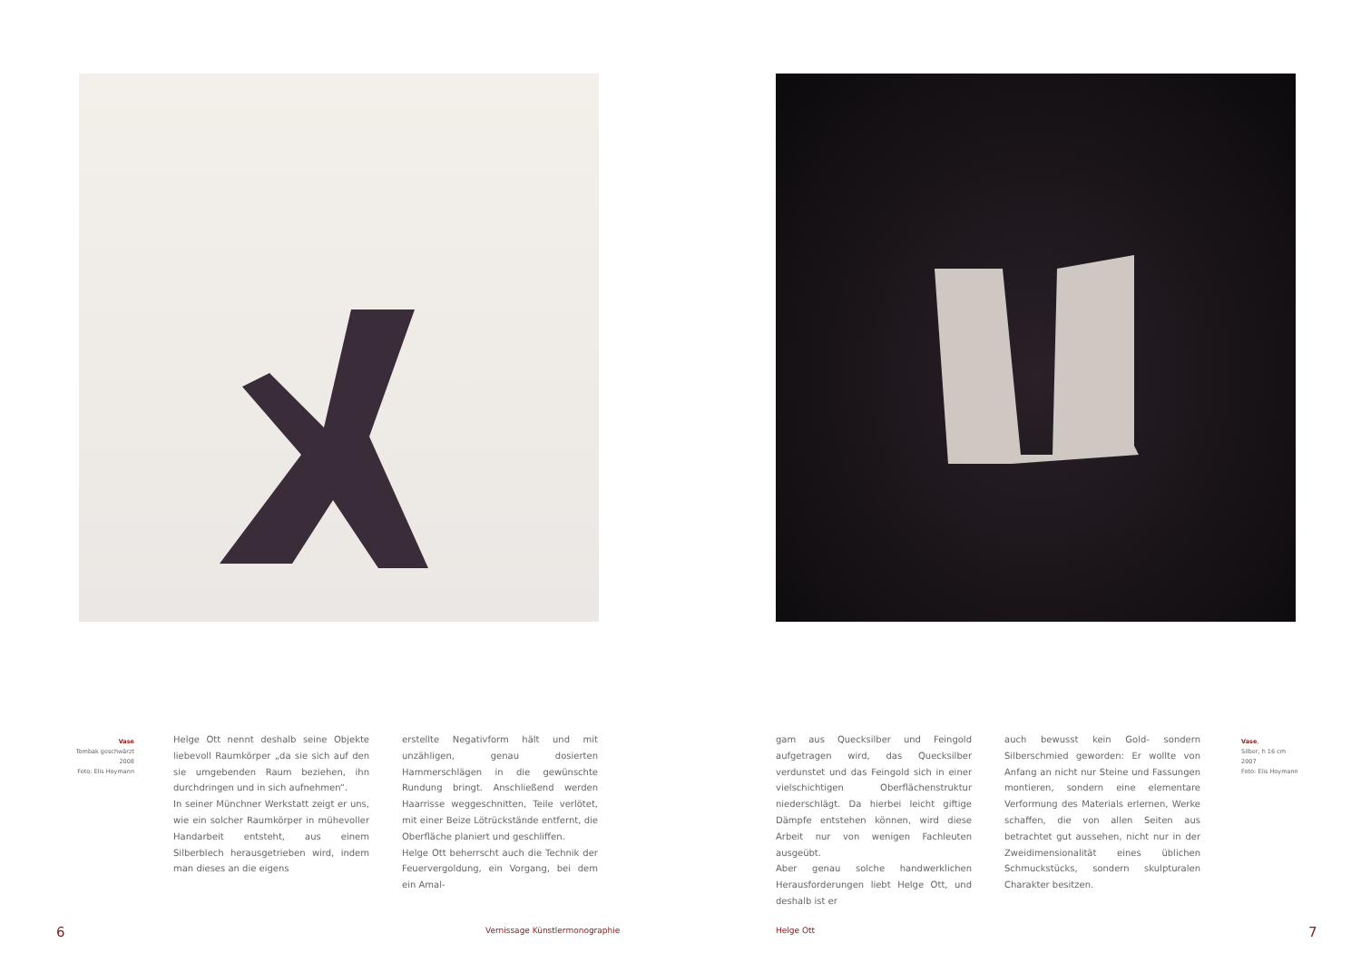Vase
Tombak geschwärzt
2008
Foto: Elis Hoymann
Helge Ott nennt deshalb seine Objekte liebevoll Raumkörper „da sie sich auf den sie umgebenden Raum beziehen, ihn durchdringen und in sich aufnehmen“.
In seiner Münchner Werkstatt zeigt er uns, wie ein solcher Raumkörper in mühevoller Handarbeit entsteht, aus einem Silberblech herausgetrieben wird, indem man dieses an die eigens
erstellte Negativform hält und mit unzähligen, genau dosierten Hammerschlägen in die gewünschte Rundung bringt. Anschließend werden Haarrisse weggeschnitten, Teile verlötet, mit einer Beize Lötrückstände entfernt, die Oberfläche planiert und geschliffen.
Helge Ott beherrscht auch die Technik der Feuervergoldung, ein Vorgang, bei dem ein Amal-
6 Vernissage Künstlermonographie
gam aus Quecksilber und Feingold aufgetragen wird, das Quecksilber verdunstet und das Feingold sich in einer vielschichtigen Oberflächenstruktur niederschlägt. Da hierbei leicht giftige Dämpfe entstehen können, wird diese Arbeit nur von wenigen Fachleuten ausgeübt.
Aber genau solche handwerklichen Herausforderungen liebt Helge Ott, und deshalb ist er
auch bewusst kein Gold- sondern Silberschmied geworden: Er wollte von Anfang an nicht nur Steine und Fassungen montieren, sondern eine elementare Verformung des Materials erlernen, Werke schaffen, die von allen Seiten aus betrachtet gut aussehen, nicht nur in der Zweidimensionalität eines üblichen Schmuckstücks, sondern skulpturalen Charakter besitzen.
Vase,
Silber, h 16 cm
2007
Foto: Elis Hoymann
Helge Ott 7